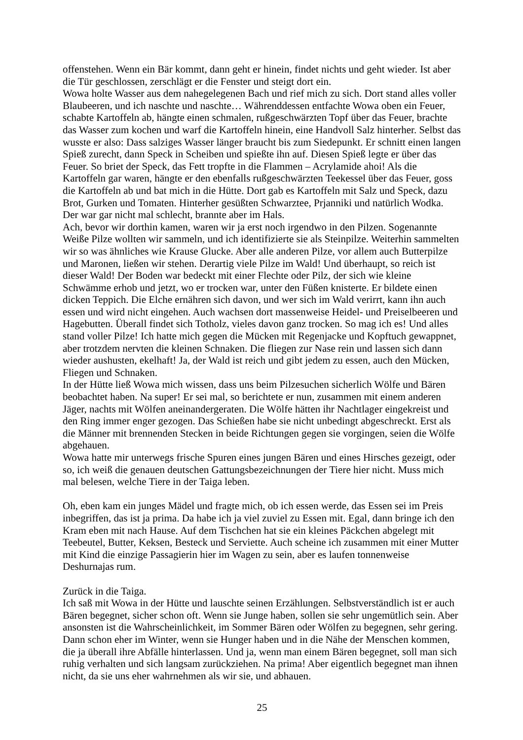offenstehen. Wenn ein Bär kommt, dann geht er hinein, findet nichts und geht wieder. Ist aber die Tür geschlossen, zerschlägt er die Fenster und steigt dort ein.
Wowa holte Wasser aus dem nahegelegenen Bach und rief mich zu sich. Dort stand alles voller Blaubeeren, und ich naschte und naschte… Währenddessen entfachte Wowa oben ein Feuer, schabte Kartoffeln ab, hängte einen schmalen, rußgeschwärzten Topf über das Feuer, brachte das Wasser zum kochen und warf die Kartoffeln hinein, eine Handvoll Salz hinterher. Selbst das wusste er also: Dass salziges Wasser länger braucht bis zum Siedepunkt. Er schnitt einen langen Spieß zurecht, dann Speck in Scheiben und spießte ihn auf. Diesen Spieß legte er über das Feuer. So briet der Speck, das Fett tropfte in die Flammen – Acrylamide ahoi! Als die Kartoffeln gar waren, hängte er den ebenfalls rußgeschwärzten Teekessel über das Feuer, goss die Kartoffeln ab und bat mich in die Hütte. Dort gab es Kartoffeln mit Salz und Speck, dazu Brot, Gurken und Tomaten. Hinterher gesüßten Schwarztee, Prjanniki und natürlich Wodka. Der war gar nicht mal schlecht, brannte aber im Hals.
Ach, bevor wir dorthin kamen, waren wir ja erst noch irgendwo in den Pilzen. Sogenannte Weiße Pilze wollten wir sammeln, und ich identifizierte sie als Steinpilze. Weiterhin sammelten wir so was ähnliches wie Krause Glucke. Aber alle anderen Pilze, vor allem auch Butterpilze und Maronen, ließen wir stehen. Derartig viele Pilze im Wald! Und überhaupt, so reich ist dieser Wald! Der Boden war bedeckt mit einer Flechte oder Pilz, der sich wie kleine Schwämme erhob und jetzt, wo er trocken war, unter den Füßen knisterte. Er bildete einen dicken Teppich. Die Elche ernähren sich davon, und wer sich im Wald verirrt, kann ihn auch essen und wird nicht eingehen. Auch wachsen dort massenweise Heidel- und Preiselbeeren und Hagebutten. Überall findet sich Totholz, vieles davon ganz trocken. So mag ich es! Und alles stand voller Pilze! Ich hatte mich gegen die Mücken mit Regenjacke und Kopftuch gewappnet, aber trotzdem nervten die kleinen Schnaken. Die fliegen zur Nase rein und lassen sich dann wieder aushusten, ekelhaft! Ja, der Wald ist reich und gibt jedem zu essen, auch den Mücken, Fliegen und Schnaken.
In der Hütte ließ Wowa mich wissen, dass uns beim Pilzesuchen sicherlich Wölfe und Bären beobachtet haben. Na super! Er sei mal, so berichtete er nun, zusammen mit einem anderen Jäger, nachts mit Wölfen aneinandergeraten. Die Wölfe hätten ihr Nachtlager eingekreist und den Ring immer enger gezogen. Das Schießen habe sie nicht unbedingt abgeschreckt. Erst als die Männer mit brennenden Stecken in beide Richtungen gegen sie vorgingen, seien die Wölfe abgehauen.
Wowa hatte mir unterwegs frische Spuren eines jungen Bären und eines Hirsches gezeigt, oder so, ich weiß die genauen deutschen Gattungsbezeichnungen der Tiere hier nicht. Muss mich mal belesen, welche Tiere in der Taiga leben.
Oh, eben kam ein junges Mädel und fragte mich, ob ich essen werde, das Essen sei im Preis inbegriffen, das ist ja prima. Da habe ich ja viel zuviel zu Essen mit. Egal, dann bringe ich den Kram eben mit nach Hause. Auf dem Tischchen hat sie ein kleines Päckchen abgelegt mit Teebeutel, Butter, Keksen, Besteck und Serviette. Auch scheine ich zusammen mit einer Mutter mit Kind die einzige Passagierin hier im Wagen zu sein, aber es laufen tonnenweise Deshurnajas rum.
Zurück in die Taiga.
Ich saß mit Wowa in der Hütte und lauschte seinen Erzählungen. Selbstverständlich ist er auch Bären begegnet, sicher schon oft. Wenn sie Junge haben, sollen sie sehr ungemütlich sein. Aber ansonsten ist die Wahrscheinlichkeit, im Sommer Bären oder Wölfen zu begegnen, sehr gering. Dann schon eher im Winter, wenn sie Hunger haben und in die Nähe der Menschen kommen, die ja überall ihre Abfälle hinterlassen. Und ja, wenn man einem Bären begegnet, soll man sich ruhig verhalten und sich langsam zurückziehen. Na prima! Aber eigentlich begegnet man ihnen nicht, da sie uns eher wahrnehmen als wir sie, und abhauen.
25